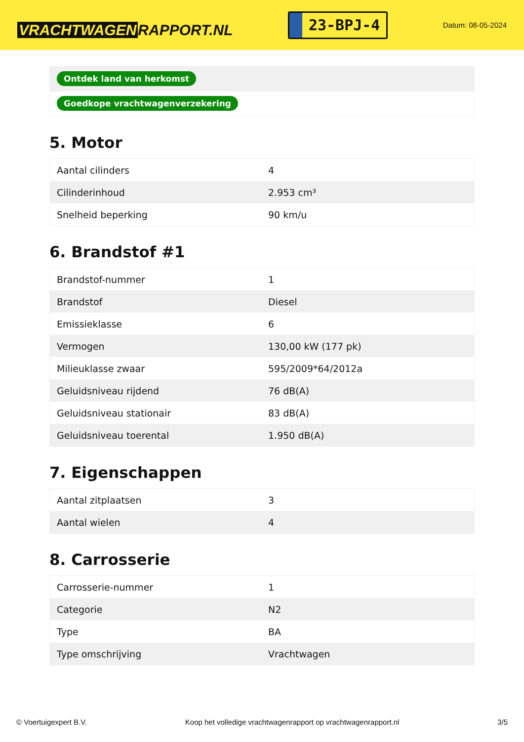VRACHTWAGEN RAPPORT.NL
23-BPJ-4
Datum: 08-05-2024
Ontdek land van herkomst
Goedkope vrachtwagenverzekering
5. Motor
| Aantal cilinders | 4 |
| Cilinderinhoud | 2.953 cm³ |
| Snelheid beperking | 90 km/u |
6. Brandstof #1
| Brandstof-nummer | 1 |
| Brandstof | Diesel |
| Emissieklasse | 6 |
| Vermogen | 130,00 kW (177 pk) |
| Milieuklasse zwaar | 595/2009*64/2012a |
| Geluidsniveau rijdend | 76 dB(A) |
| Geluidsniveau stationair | 83 dB(A) |
| Geluidsniveau toerental | 1.950 dB(A) |
7. Eigenschappen
| Aantal zitplaatsen | 3 |
| Aantal wielen | 4 |
8. Carrosserie
| Carrosserie-nummer | 1 |
| Categorie | N2 |
| Type | BA |
| Type omschrijving | Vrachtwagen |
© Voertuigexpert B.V. Koop het volledige vrachtwagenrapport op vrachtwagenrapport.nl 3/5